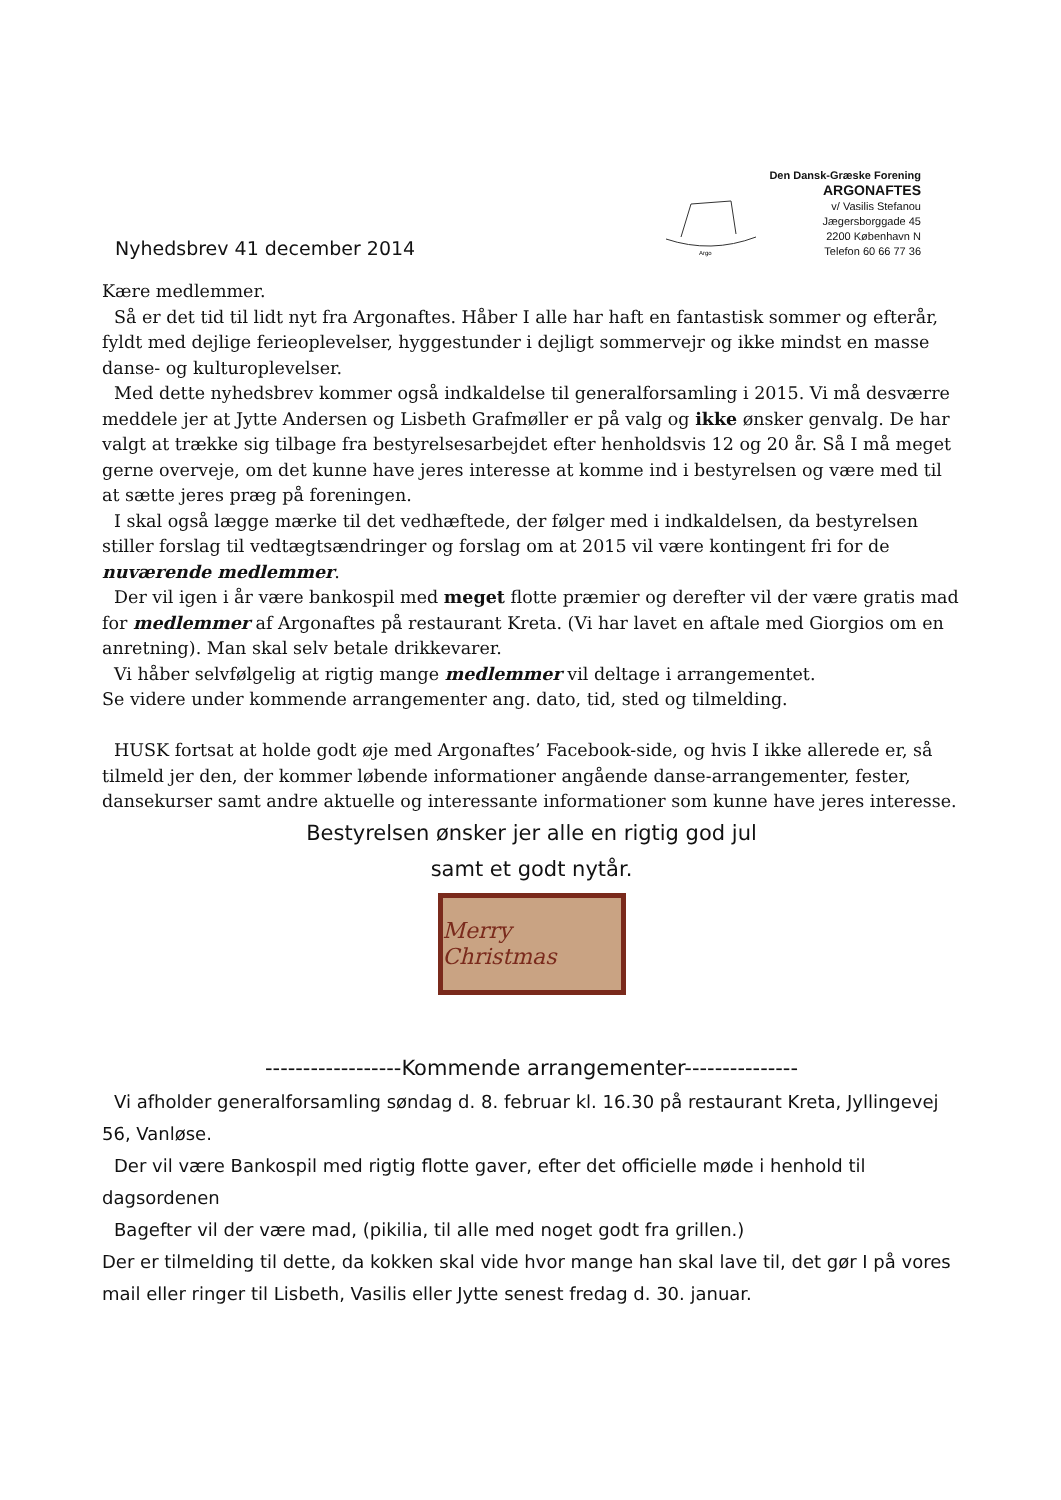Nyhedsbrev 41 december 2014
Argo
Den Dansk-Græske Forening
ARGONAFTES
v/ Vasilis Stefanou
Jægersborggade 45
2200 København N
Telefon 60 66 77 36
Kære medlemmer.
Så er det tid til lidt nyt fra Argonaftes. Håber I alle har haft en fantastisk sommer og efterår, fyldt med dejlige ferieoplevelser, hyggestunder i dejligt sommervejr og ikke mindst en masse danse- og kulturoplevelser.
Med dette nyhedsbrev kommer også indkaldelse til generalforsamling i 2015. Vi må desværre meddele jer at Jytte Andersen og Lisbeth Grafmøller er på valg og ikke ønsker genvalg. De har valgt at trække sig tilbage fra bestyrelsesarbejdet efter henholdsvis 12 og 20 år. Så I må meget gerne overveje, om det kunne have jeres interesse at komme ind i bestyrelsen og være med til at sætte jeres præg på foreningen.
I skal også lægge mærke til det vedhæftede, der følger med i indkaldelsen, da bestyrelsen stiller forslag til vedtægtsændringer og forslag om at 2015 vil være kontingent fri for de nuværende medlemmer.
Der vil igen i år være bankospil med meget flotte præmier og derefter vil der være gratis mad for medlemmer af Argonaftes på restaurant Kreta. (Vi har lavet en aftale med Giorgios om en anretning). Man skal selv betale drikkevarer.
Vi håber selvfølgelig at rigtig mange medlemmer vil deltage i arrangementet.
Se videre under kommende arrangementer ang. dato, tid, sted og tilmelding.
HUSK fortsat at holde godt øje med Argonaftes’ Facebook-side, og hvis I ikke allerede er, så tilmeld jer den, der kommer løbende informationer angående danse-arrangementer, fester, dansekurser samt andre aktuelle og interessante informationer som kunne have jeres interesse.
Bestyrelsen ønsker jer alle en rigtig god jul
samt et godt nytår.
Merry Christmas
------------------Kommende arrangementer---------------
Vi afholder generalforsamling søndag d. 8. februar kl. 16.30 på restaurant Kreta, Jyllingevej 56, Vanløse.
Der vil være Bankospil med rigtig flotte gaver, efter det officielle møde i henhold til dagsordenen
Bagefter vil der være mad, (pikilia, til alle med noget godt fra grillen.)
Der er tilmelding til dette, da kokken skal vide hvor mange han skal lave til, det gør I på vores mail eller ringer til Lisbeth, Vasilis eller Jytte senest fredag d. 30. januar.